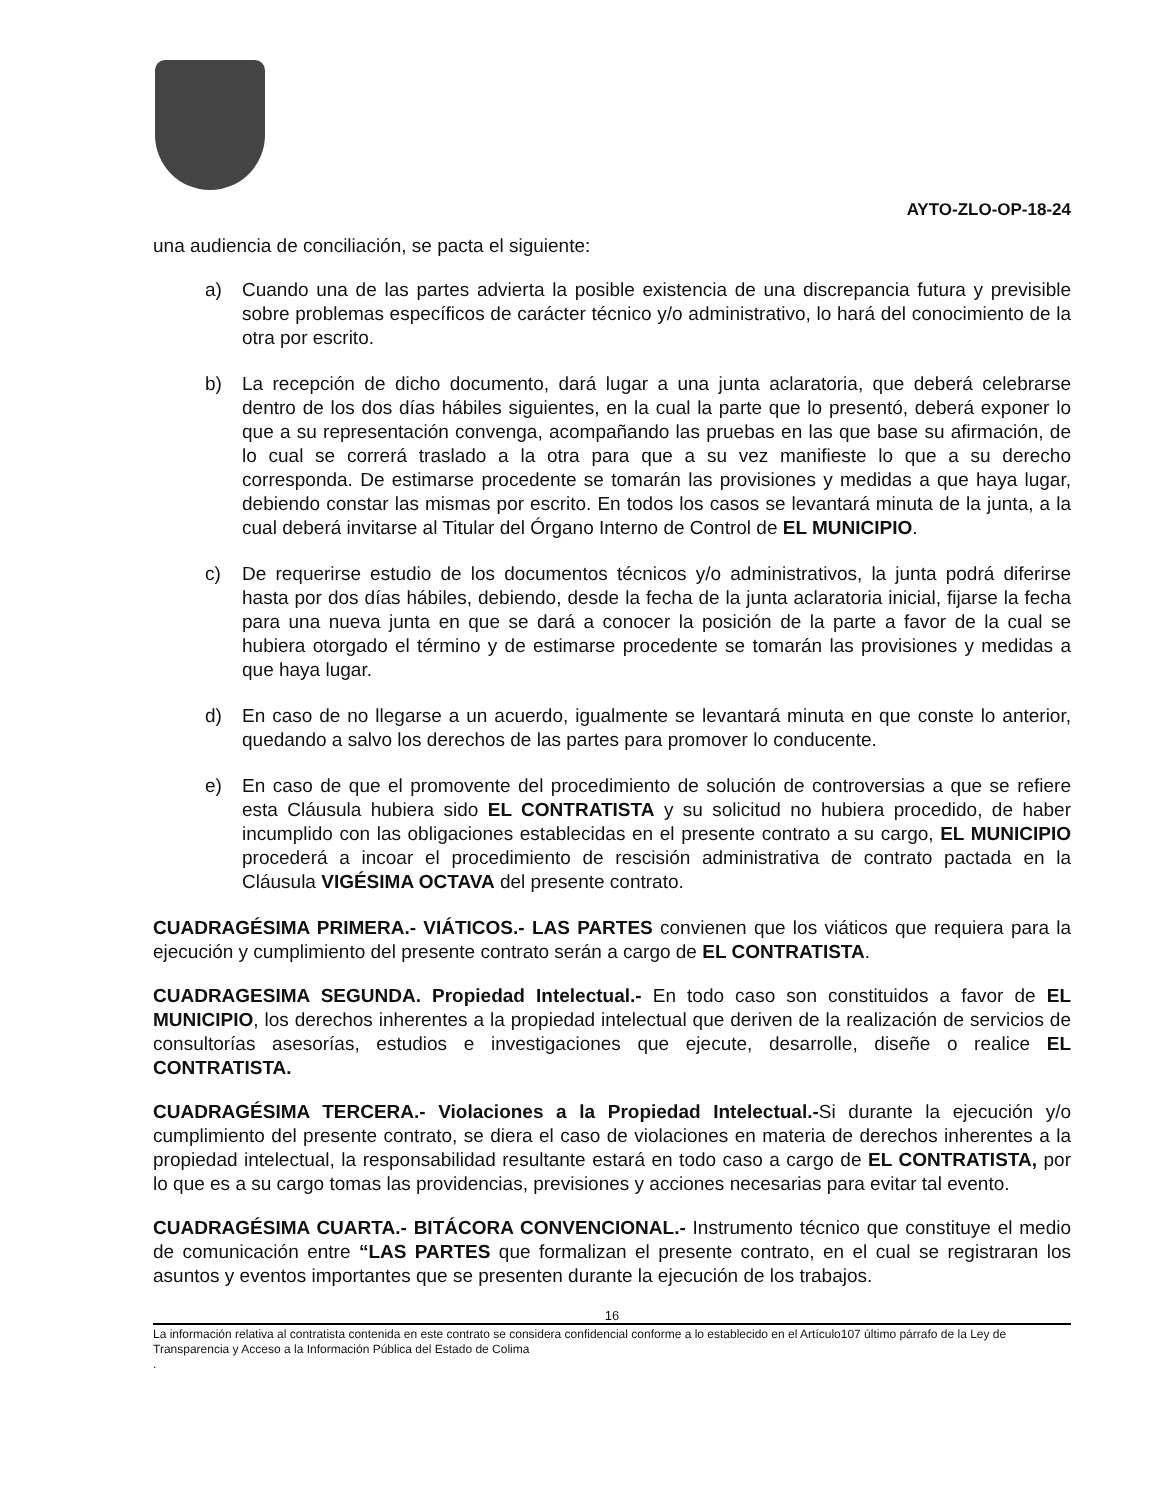AYTO-ZLO-OP-18-24
una audiencia de conciliación, se pacta el siguiente:
a) Cuando una de las partes advierta la posible existencia de una discrepancia futura y previsible sobre problemas específicos de carácter técnico y/o administrativo, lo hará del conocimiento de la otra por escrito.
b) La recepción de dicho documento, dará lugar a una junta aclaratoria, que deberá celebrarse dentro de los dos días hábiles siguientes, en la cual la parte que lo presentó, deberá exponer lo que a su representación convenga, acompañando las pruebas en las que base su afirmación, de lo cual se correrá traslado a la otra para que a su vez manifieste lo que a su derecho corresponda. De estimarse procedente se tomarán las provisiones y medidas a que haya lugar, debiendo constar las mismas por escrito. En todos los casos se levantará minuta de la junta, a la cual deberá invitarse al Titular del Órgano Interno de Control de EL MUNICIPIO.
c) De requerirse estudio de los documentos técnicos y/o administrativos, la junta podrá diferirse hasta por dos días hábiles, debiendo, desde la fecha de la junta aclaratoria inicial, fijarse la fecha para una nueva junta en que se dará a conocer la posición de la parte a favor de la cual se hubiera otorgado el término y de estimarse procedente se tomarán las provisiones y medidas a que haya lugar.
d) En caso de no llegarse a un acuerdo, igualmente se levantará minuta en que conste lo anterior, quedando a salvo los derechos de las partes para promover lo conducente.
e) En caso de que el promovente del procedimiento de solución de controversias a que se refiere esta Cláusula hubiera sido EL CONTRATISTA y su solicitud no hubiera procedido, de haber incumplido con las obligaciones establecidas en el presente contrato a su cargo, EL MUNICIPIO procederá a incoar el procedimiento de rescisión administrativa de contrato pactada en la Cláusula VIGÉSIMA OCTAVA del presente contrato.
CUADRAGÉSIMA PRIMERA.- VIÁTICOS.- LAS PARTES convienen que los viáticos que requiera para la ejecución y cumplimiento del presente contrato serán a cargo de EL CONTRATISTA.
CUADRAGESIMA SEGUNDA. Propiedad Intelectual.- En todo caso son constituidos a favor de EL MUNICIPIO, los derechos inherentes a la propiedad intelectual que deriven de la realización de servicios de consultorías asesorías, estudios e investigaciones que ejecute, desarrolle, diseñe o realice EL CONTRATISTA.
CUADRAGÉSIMA TERCERA.- Violaciones a la Propiedad Intelectual.-Si durante la ejecución y/o cumplimiento del presente contrato, se diera el caso de violaciones en materia de derechos inherentes a la propiedad intelectual, la responsabilidad resultante estará en todo caso a cargo de EL CONTRATISTA, por lo que es a su cargo tomas las providencias, previsiones y acciones necesarias para evitar tal evento.
CUADRAGÉSIMA CUARTA.- BITÁCORA CONVENCIONAL.- Instrumento técnico que constituye el medio de comunicación entre “LAS PARTES que formalizan el presente contrato, en el cual se registraran los asuntos y eventos importantes que se presenten durante la ejecución de los trabajos.
16
La información relativa al contratista contenida en este contrato se considera confidencial conforme a lo establecido en el Artículo107 último párrafo de la Ley de Transparencia y Acceso a la Información Pública del Estado de Colima
.